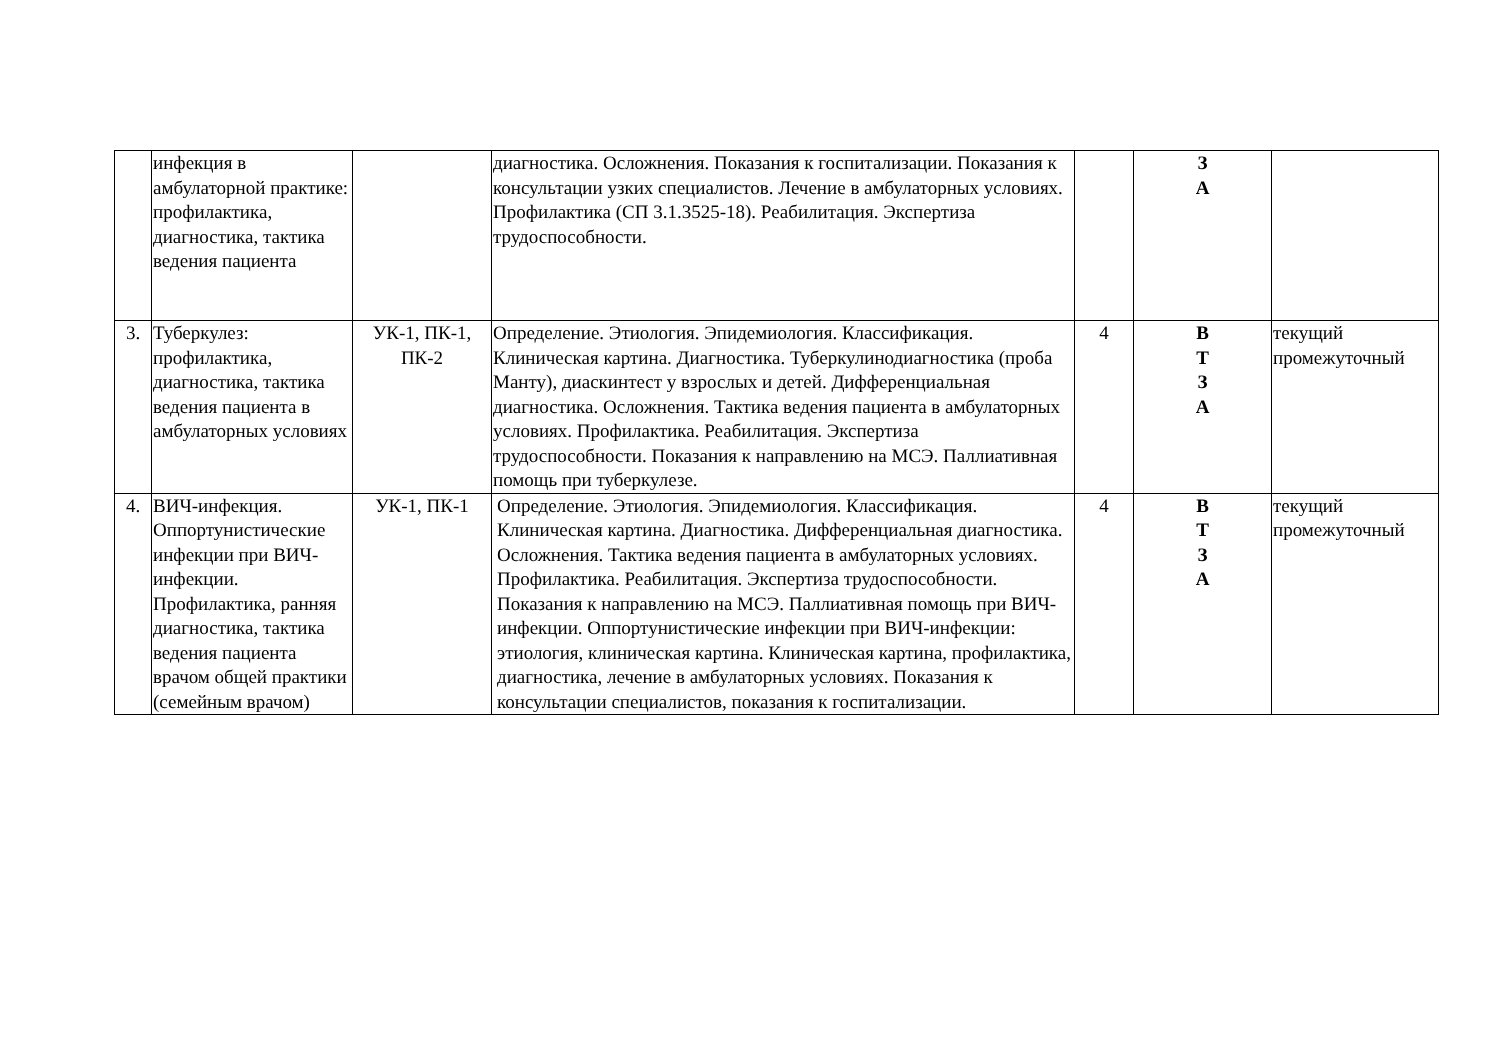| | инфекция в амбулаторной практике: профилактика, диагностика, тактика ведения пациента | | диагностика. Осложнения. Показания к госпитализации. Показания к консультации узких специалистов. Лечение в амбулаторных условиях. Профилактика (СП 3.1.3525-18). Реабилитация. Экспертиза трудоспособности. | | З А | |
| 3. | Туберкулез: профилактика, диагностика, тактика ведения пациента в амбулаторных условиях | УК-1, ПК-1, ПК-2 | Определение. Этиология. Эпидемиология. Классификация. Клиническая картина. Диагностика. Туберкулинодиагностика (проба Манту), диаскинтест у взрослых и детей. Дифференциальная диагностика. Осложнения. Тактика ведения пациента в амбулаторных условиях. Профилактика. Реабилитация. Экспертиза трудоспособности. Показания к направлению на МСЭ. Паллиативная помощь при туберкулезе. | 4 | В Т З А | текущий промежуточный |
| 4. | ВИЧ-инфекция. Оппортунистические инфекции при ВИЧ-инфекции. Профилактика, ранняя диагностика, тактика ведения пациента врачом общей практики (семейным врачом) | УК-1, ПК-1 | Определение. Этиология. Эпидемиология. Классификация. Клиническая картина. Диагностика. Дифференциальная диагностика. Осложнения. Тактика ведения пациента в амбулаторных условиях. Профилактика. Реабилитация. Экспертиза трудоспособности. Показания к направлению на МСЭ. Паллиативная помощь при ВИЧ-инфекции. Оппортунистические инфекции при ВИЧ-инфекции: этиология, клиническая картина. Клиническая картина, профилактика, диагностика, лечение в амбулаторных условиях. Показания к консультации специалистов, показания к госпитализации. | 4 | В Т З А | текущий промежуточный |